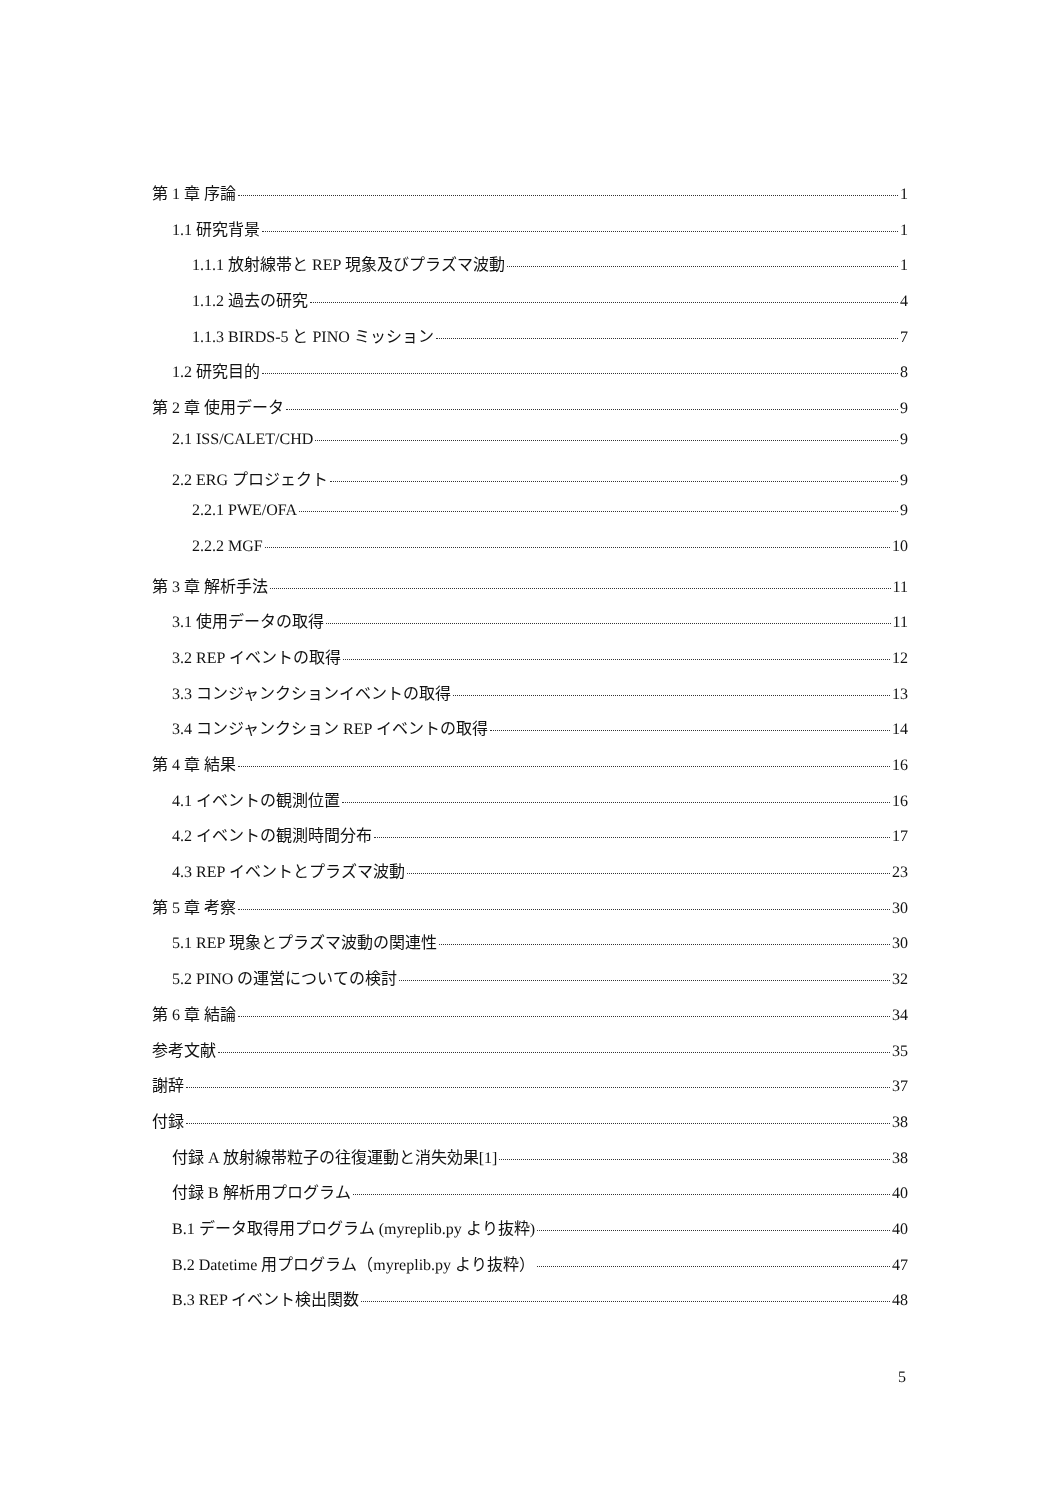第 1 章 序論 1
1.1 研究背景 1
1.1.1 放射線帯と REP 現象及びプラズマ波動 1
1.1.2 過去の研究 4
1.1.3 BIRDS-5 と PINO ミッション 7
1.2 研究目的 8
第 2 章 使用データ 9
2.1 ISS/CALET/CHD 9
2.2 ERG プロジェクト 9
2.2.1 PWE/OFA 9
2.2.2 MGF 10
第 3 章 解析手法 11
3.1 使用データの取得 11
3.2 REP イベントの取得 12
3.3 コンジャンクションイベントの取得 13
3.4 コンジャンクション REP イベントの取得 14
第 4 章 結果 16
4.1 イベントの観測位置 16
4.2 イベントの観測時間分布 17
4.3 REP イベントとプラズマ波動 23
第 5 章 考察 30
5.1 REP 現象とプラズマ波動の関連性 30
5.2 PINO の運営についての検討 32
第 6 章 結論 34
参考文献 35
謝辞 37
付録 38
付録 A 放射線帯粒子の往復運動と消失効果[1] 38
付録 B 解析用プログラム 40
B.1 データ取得用プログラム (myreplib.py より抜粋) 40
B.2 Datetime 用プログラム（myreplib.py より抜粋） 47
B.3 REP イベント検出関数 48
5